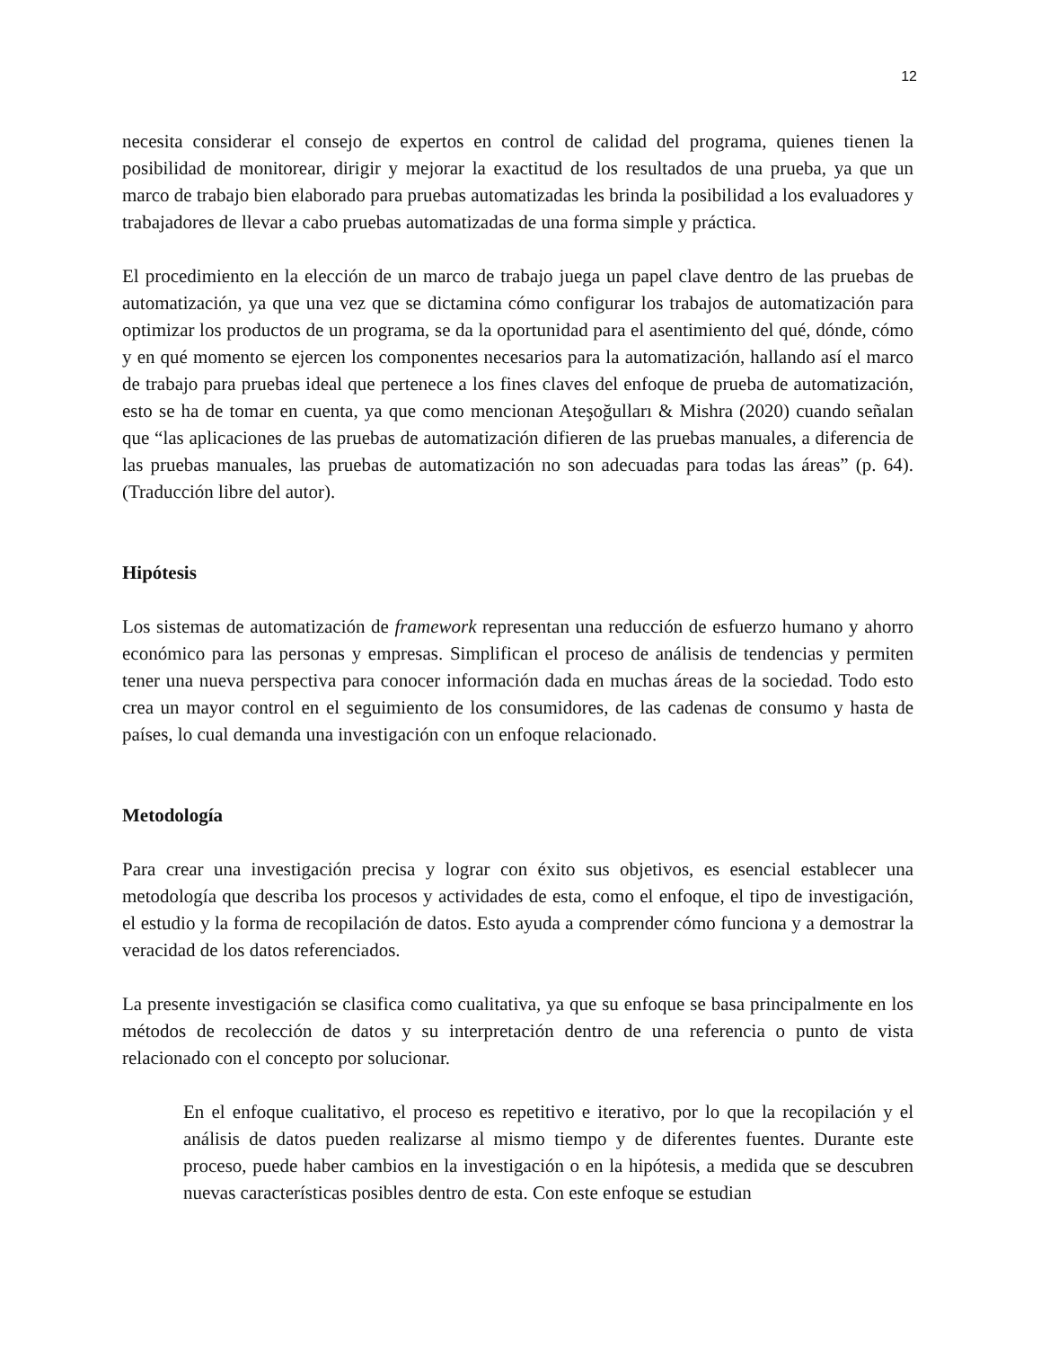12
necesita considerar el consejo de expertos en control de calidad del programa, quienes tienen la posibilidad de monitorear, dirigir y mejorar la exactitud de los resultados de una prueba, ya que un marco de trabajo bien elaborado para pruebas automatizadas les brinda la posibilidad a los evaluadores y trabajadores de llevar a cabo pruebas automatizadas de una forma simple y práctica.
El procedimiento en la elección de un marco de trabajo juega un papel clave dentro de las pruebas de automatización, ya que una vez que se dictamina cómo configurar los trabajos de automatización para optimizar los productos de un programa, se da la oportunidad para el asentimiento del qué, dónde, cómo y en qué momento se ejercen los componentes necesarios para la automatización, hallando así el marco de trabajo para pruebas ideal que pertenece a los fines claves del enfoque de prueba de automatización, esto se ha de tomar en cuenta, ya que como mencionan Ateşoğulları & Mishra (2020) cuando señalan que “las aplicaciones de las pruebas de automatización difieren de las pruebas manuales, a diferencia de las pruebas manuales, las pruebas de automatización no son adecuadas para todas las áreas” (p. 64). (Traducción libre del autor).
Hipótesis
Los sistemas de automatización de framework representan una reducción de esfuerzo humano y ahorro económico para las personas y empresas. Simplifican el proceso de análisis de tendencias y permiten tener una nueva perspectiva para conocer información dada en muchas áreas de la sociedad. Todo esto crea un mayor control en el seguimiento de los consumidores, de las cadenas de consumo y hasta de países, lo cual demanda una investigación con un enfoque relacionado.
Metodología
Para crear una investigación precisa y lograr con éxito sus objetivos, es esencial establecer una metodología que describa los procesos y actividades de esta, como el enfoque, el tipo de investigación, el estudio y la forma de recopilación de datos. Esto ayuda a comprender cómo funciona y a demostrar la veracidad de los datos referenciados.
La presente investigación se clasifica como cualitativa, ya que su enfoque se basa principalmente en los métodos de recolección de datos y su interpretación dentro de una referencia o punto de vista relacionado con el concepto por solucionar.
En el enfoque cualitativo, el proceso es repetitivo e iterativo, por lo que la recopilación y el análisis de datos pueden realizarse al mismo tiempo y de diferentes fuentes. Durante este proceso, puede haber cambios en la investigación o en la hipótesis, a medida que se descubren nuevas características posibles dentro de esta. Con este enfoque se estudian